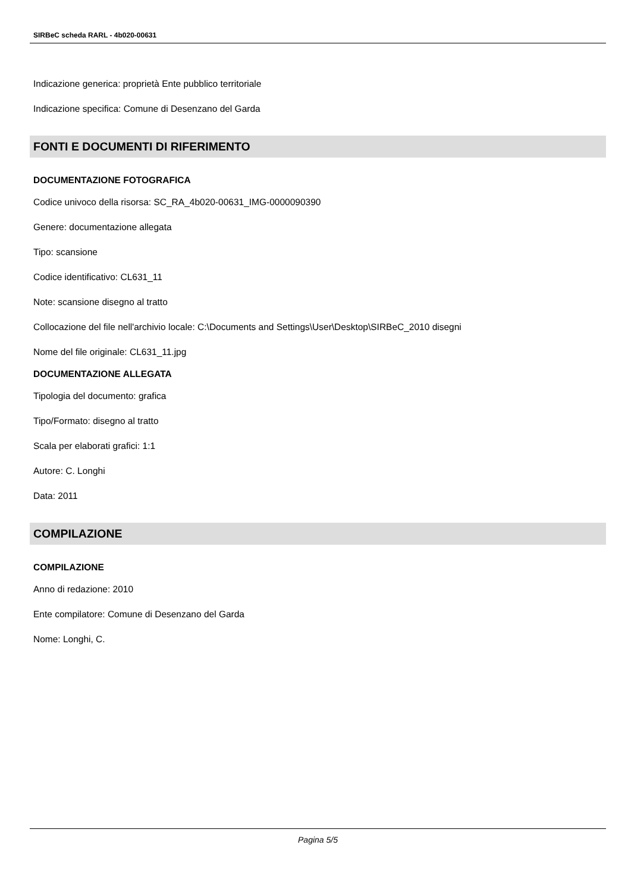SIRBeC scheda RARL - 4b020-00631
Indicazione generica: proprietà Ente pubblico territoriale
Indicazione specifica: Comune di Desenzano del Garda
FONTI E DOCUMENTI DI RIFERIMENTO
DOCUMENTAZIONE FOTOGRAFICA
Codice univoco della risorsa: SC_RA_4b020-00631_IMG-0000090390
Genere: documentazione allegata
Tipo: scansione
Codice identificativo: CL631_11
Note: scansione disegno al tratto
Collocazione del file nell'archivio locale: C:\Documents and Settings\User\Desktop\SIRBeC_2010 disegni
Nome del file originale: CL631_11.jpg
DOCUMENTAZIONE ALLEGATA
Tipologia del documento: grafica
Tipo/Formato: disegno al tratto
Scala per elaborati grafici: 1:1
Autore: C. Longhi
Data: 2011
COMPILAZIONE
COMPILAZIONE
Anno di redazione: 2010
Ente compilatore: Comune di Desenzano del Garda
Nome: Longhi, C.
Pagina 5/5